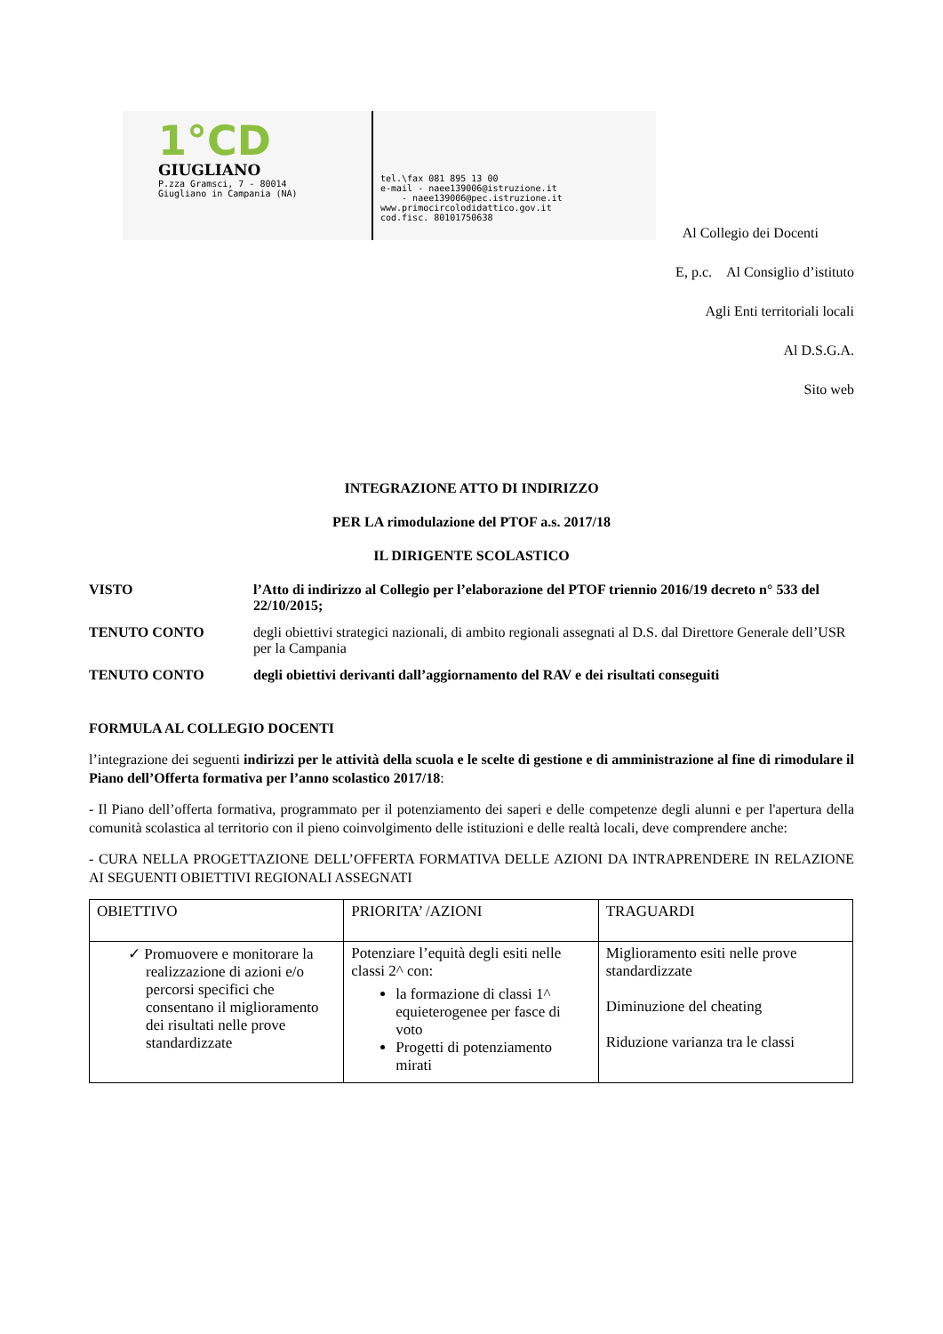1°CD
GIUGLIANO
P.zza Gramsci, 7 - 80014
Giugliano in Campania (NA)
tel.\fax 081 895 13 00
e-mail - naee139006@istruzione.it
- naee139006@pec.istruzione.it
www.primocircolodidattico.gov.it
cod.fisc. 80101750638
Al Collegio dei Docenti
E, p.c. Al Consiglio d’istituto
Agli Enti territoriali locali
Al D.S.G.A.
Sito web
INTEGRAZIONE ATTO DI INDIRIZZO
PER LA rimodulazione del PTOF a.s. 2017/18
IL DIRIGENTE SCOLASTICO
VISTO l’Atto di indirizzo al Collegio per l’elaborazione del PTOF triennio 2016/19 decreto n° 533 del 22/10/2015;
TENUTO CONTO degli obiettivi strategici nazionali, di ambito regionali assegnati al D.S. dal Direttore Generale dell’USR per la Campania
TENUTO CONTO degli obiettivi derivanti dall’aggiornamento del RAV e dei risultati conseguiti
FORMULA AL COLLEGIO DOCENTI
l’integrazione dei seguenti indirizzi per le attività della scuola e le scelte di gestione e di amministrazione al fine di rimodulare il Piano dell’Offerta formativa per l’anno scolastico 2017/18:
- Il Piano dell’offerta formativa, programmato per il potenziamento dei saperi e delle competenze degli alunni e per l'apertura della comunità scolastica al territorio con il pieno coinvolgimento delle istituzioni e delle realtà locali, deve comprendere anche:
- CURA NELLA PROGETTAZIONE DELL’OFFERTA FORMATIVA DELLE AZIONI DA INTRAPRENDERE IN RELAZIONE AI SEGUENTI OBIETTIVI REGIONALI ASSEGNATI
| OBIETTIVO | PRIORITA’ /AZIONI | TRAGUARDI |
| ✓ Promuovere e monitorare la realizzazione di azioni e/o percorsi specifici che consentano il miglioramento dei risultati nelle prove standardizzate | Potenziare l’equità degli esiti nelle classi 2^ con: la formazione di classi 1^ equieterogenee per fasce di voto Progetti di potenziamento mirati | Miglioramento esiti nelle prove standardizzate Diminuzione del cheating Riduzione varianza tra le classi |